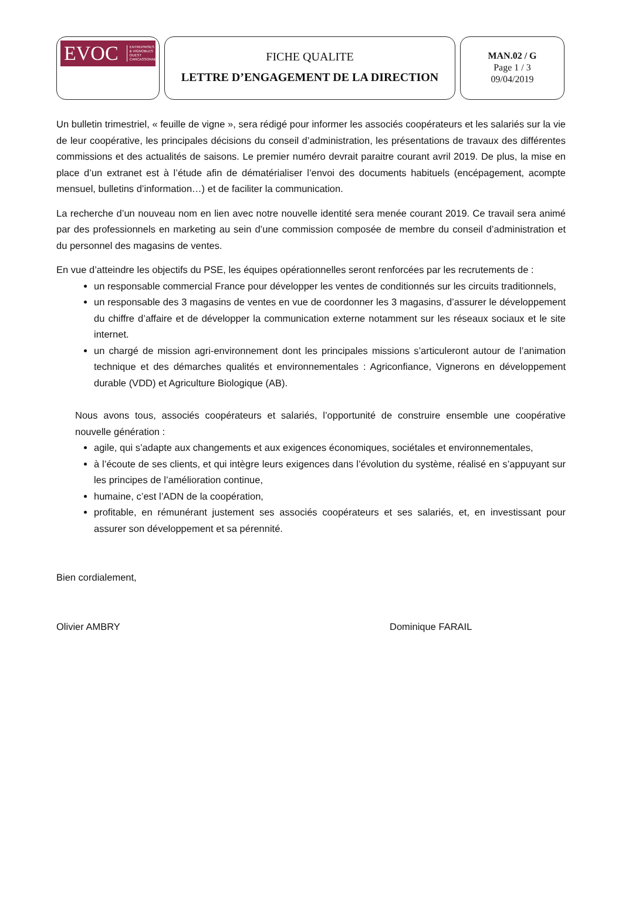EVOC ENTREPRISES
& VIGNOBLES
OUEST
CARCASSONNE
FICHE QUALITE
LETTRE D’ENGAGEMENT DE LA DIRECTION
MAN.02 / G
Page 1 / 3
09/04/2019
Un bulletin trimestriel, « feuille de vigne », sera rédigé pour informer les associés coopérateurs et les salariés sur la vie de leur coopérative, les principales décisions du conseil d’administration, les présentations de travaux des différentes commissions et des actualités de saisons. Le premier numéro devrait paraitre courant avril 2019. De plus, la mise en place d’un extranet est à l’étude afin de dématérialiser l’envoi des documents habituels (encépagement, acompte mensuel, bulletins d’information…) et de faciliter la communication.
La recherche d’un nouveau nom en lien avec notre nouvelle identité sera menée courant 2019. Ce travail sera animé par des professionnels en marketing au sein d’une commission composée de membre du conseil d’administration et du personnel des magasins de ventes.
En vue d’atteindre les objectifs du PSE, les équipes opérationnelles seront renforcées par les recrutements de :
un responsable commercial France pour développer les ventes de conditionnés sur les circuits traditionnels,
un responsable des 3 magasins de ventes en vue de coordonner les 3 magasins, d’assurer le développement du chiffre d’affaire et de développer la communication externe notamment sur les réseaux sociaux et le site internet.
un chargé de mission agri-environnement dont les principales missions s’articuleront autour de l’animation technique et des démarches qualités et environnementales : Agriconfiance, Vignerons en développement durable (VDD) et Agriculture Biologique (AB).
Nous avons tous, associés coopérateurs et salariés, l’opportunité de construire ensemble une coopérative nouvelle génération :
agile, qui s’adapte aux changements et aux exigences économiques, sociétales et environnementales,
à l’écoute de ses clients, et qui intègre leurs exigences dans l’évolution du système, réalisé en s’appuyant sur les principes de l’amélioration continue,
humaine, c’est l’ADN de la coopération,
profitable, en rémunérant justement ses associés coopérateurs et ses salariés, et, en investissant pour assurer son développement et sa pérennité.
Bien cordialement,
Olivier AMBRY Dominique FARAIL